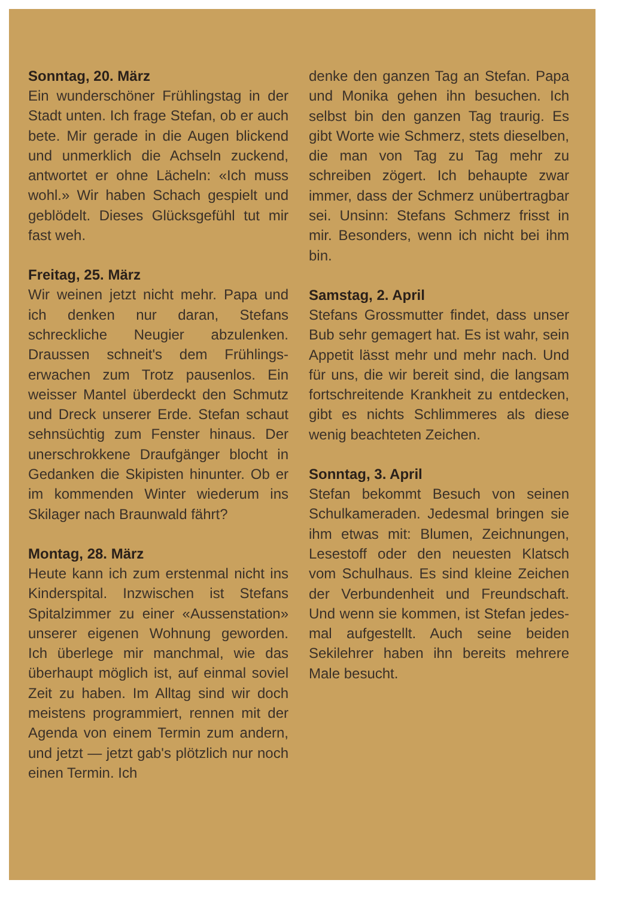Sonntag, 20. März
Ein wunderschöner Frühlingstag in der Stadt unten. Ich frage Stefan, ob er auch bete. Mir gerade in die Augen blickend und unmerklich die Achseln zuckend, antwortet er ohne Lächeln: «Ich muss wohl.» Wir haben Schach gespielt und geblödelt. Dieses Glücksgefühl tut mir fast weh.
Freitag, 25. März
Wir weinen jetzt nicht mehr. Papa und ich denken nur daran, Stefans schreckliche Neugier abzulenken. Draussen schneit's dem Frühlings­erwachen zum Trotz pausenlos. Ein weisser Mantel überdeckt den Schmutz und Dreck unserer Erde. Stefan schaut sehnsüchtig zum Fenster hinaus. Der unerschrok­kene Draufgänger blocht in Gedan­ken die Skipisten hinunter. Ob er im kommenden Winter wiederum ins Skilager nach Braunwald fährt?
Montag, 28. März
Heute kann ich zum erstenmal nicht ins Kinderspital. Inzwischen ist Ste­fans Spitalzimmer zu einer «Aus­senstation» unserer eigenen Woh­nung geworden. Ich überlege mir manchmal, wie das überhaupt möglich ist, auf einmal soviel Zeit zu haben. Im Alltag sind wir doch meistens programmiert, rennen mit der Agenda von einem Termin zum andern, und jetzt — jetzt gab's plötzlich nur noch einen Termin. Ich
denke den ganzen Tag an Stefan. Papa und Monika gehen ihn besu­chen. Ich selbst bin den ganzen Tag traurig. Es gibt Worte wie Schmerz, stets dieselben, die man von Tag zu Tag mehr zu schreiben zögert. Ich behaupte zwar immer, dass der Schmerz unübertragbar sei. Un­sinn: Stefans Schmerz frisst in mir. Besonders, wenn ich nicht bei ihm bin.
Samstag, 2. April
Stefans Grossmutter findet, dass unser Bub sehr gemagert hat. Es ist wahr, sein Appetit lässt mehr und mehr nach. Und für uns, die wir bereit sind, die langsam fortschrei­tende Krankheit zu entdecken, gibt es nichts Schlimmeres als diese wenig beachteten Zeichen.
Sonntag, 3. April
Stefan bekommt Besuch von sei­nen Schulkameraden. Jedesmal bringen sie ihm etwas mit: Blumen, Zeichnungen, Lesestoff oder den neuesten Klatsch vom Schulhaus. Es sind kleine Zeichen der Verbun­denheit und Freundschaft. Und wenn sie kommen, ist Stefan jedes­mal aufgestellt. Auch seine beiden Sekilehrer haben ihn bereits meh­rere Male besucht.